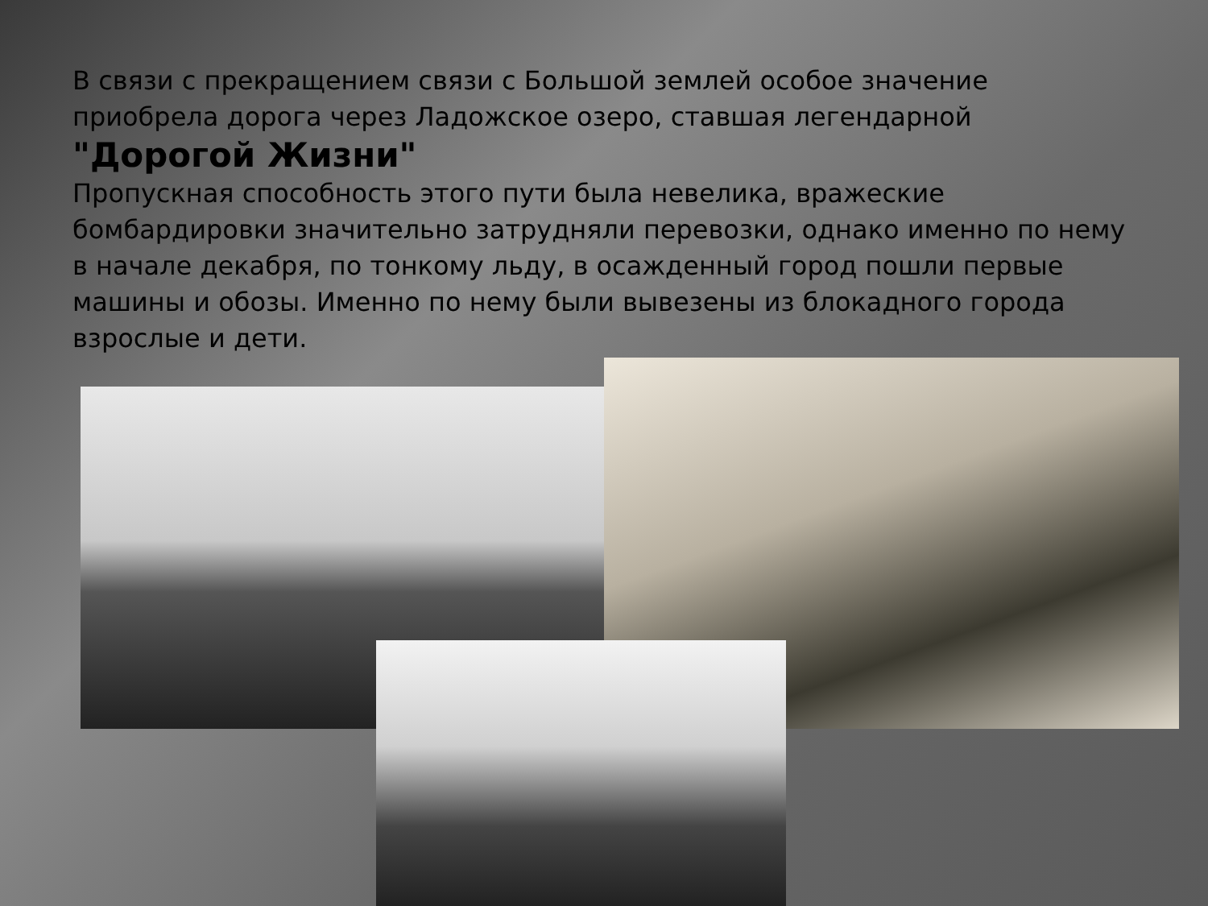В связи с прекращением связи с Большой землей особое значение приобрела дорога через Ладожское озеро, ставшая легендарной
"Дорогой Жизни"
Пропускная способность этого пути была невелика, вражеские бомбардировки значительно затрудняли перевозки, однако именно по нему в начале декабря, по тонкому льду, в осажденный город пошли первые машины и обозы. Именно по нему были вывезены из блокадного города взрослые и дети.